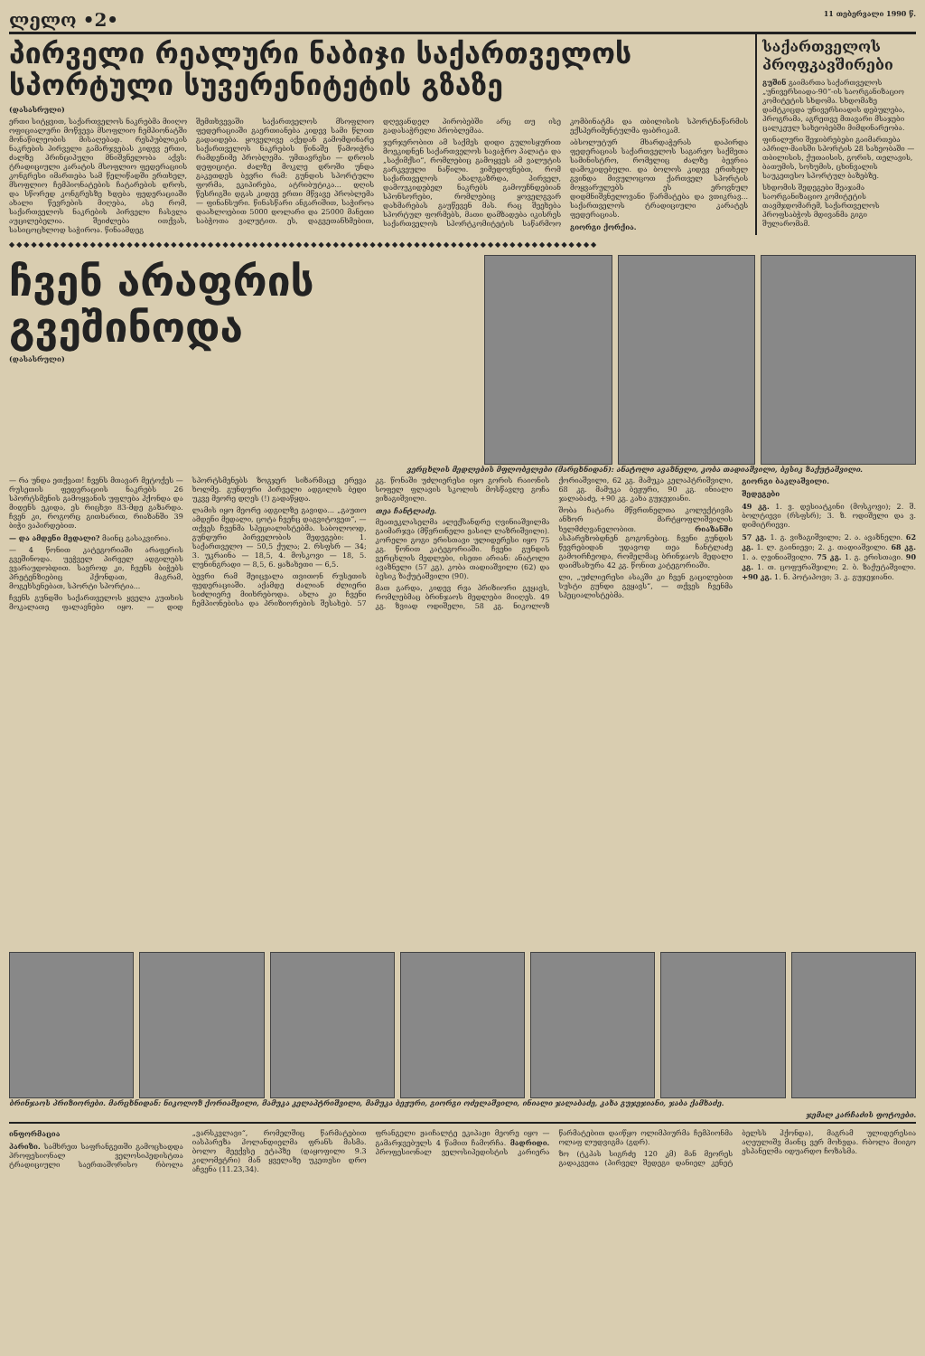ლელო •2• 11 თებერვალი 1990 წ.
პირველი რეალური ნაბიჯი საქართველოს სპორტული სუვერენიტეტის გზაზე
(დასასრული)
ერთი სიტყვით, საქართველოს ნაკრებმა მიიღო ოფიციალური მოწვევა მსოფლიო ჩემპიონატში მონაწილეობის მისაღებად. რესპუბლიკის ნაკრების პირველი გამარჯვებას კიდევ ერთი, ძალზე პრინციპული მნიშვნელობა აქვს: ტრადიციული კარატის მსოფლიო ფედერაციის კონგრესი იმართება სამ წელიწადში ერთხელ, მსოფლიო ჩემპიონატების ჩატარების დროს, და სწორედ კონგრესზე ხდება ფედერაციაში ახალი წევრების მიღება, ასე რომ, საქართველოს ნაკრების პირველი ჩასვლა აუცილებელია. შეიძლება ითქვას, სასიცოცხლოდ საჭიროა. წინაამდეგ
შემთხვევაში საქართველოს მსოფლიო ფედერაციაში გაერთიანება კიდევ სამი წლით გადაიდება. ყოველივე აქედან გამომდინარე საქართველოს ნაკრების წინაშე წამოიჭრა რამდენიმე პრობლემა. უმთავრესი — დროის დეფიციტი. ძალზე მოკლე დროში უნდა გაკეთდეს ბევრი რამ: გუნდის სპორტული ფორმა, ეკიპირება, ატრიბუტიკა... დღის წესრიგში დგას კიდევ ერთი მწვავე პრობლემა — ფინანსური. წინასწარი ანგარიშით, საჭიროა დაახლოებით 5000 დოლარი და 25000 მანეთი საბჭოთა ვალუტით. ეს, დაგვეთანხმებით, დღევანდელ პირობებში არც თუ ისე გადასაჭრელი პრობლემაა.
ჯერჯერობით ამ საქმეს დიდი გულისყურით მოეკიდნენ საქართველოს სავაჭრო პალატა და „საქიმქსი“, რომლებიც გამოყვეს ამ ვალუტის გარკვეული ნაწილი. ვიმედოვნებთ, რომ საქართველოს ახალგაზრდა, პირველ, დამოუკიდებელ ნაკრებს გამოუჩნდებიან სპონსორები, რომლებიც ყოველგვარ დახმარებას გაუწევენ მას. რაც შეეხება სპორტულ ფორმებს, მათი დამზადება იკისრეს საქართველოს სპორტკომიტეტის საწარმოო კომბინატმა და თბილისის სპორტნაწარმის ექსპერიმენტულმა ფაბრიკამ.
აბსოლუტურ მხარდაჭერას დაპირდა ფედერაციას საქართველოს საგარეო საქმეთა სამინისტრო, რომელიც ძალზე ბევრია დამოკიდებული. და ბოლოს კიდევ ერთხელ გვინდა მივულოცოთ ქართველ სპორტის მოყვარულებს ეს ეროვნულ დიდმნიშვნელოვანი წარმატება და ვთიკრავ... საქართველოს ტრადიციული კარატეს ფედერაციას.
გიორგი ქორქია.
საქართველოს პროფკავშირები
გუშინ გაიმართა საქართველოს „უნივერსიადა-90“-ის საორგანიზაციო კომიტეტის სხდომა. სხდომაზე დამტკიცდა უნივერსიადის დებულება, პროგრამა, აგრეთვე მთავარი მსაჯები ცალკეულ სახეობებში მიმდინარეობა.
ფინალური შეჯიბრებები გაიმართება აპრილ-მაისში სპორტის 28 სახეობაში — თბილისის, ქუთაისის, გორის, თელავის, ბათუმის, სოხუმის, ცხინვალის საუკეთესო სპორტულ ბაზებზე.
სხდომის შედეგები შეაჯამა საორგანიზაციო კომიტეტის თავმჯდომარემ, საქართველოს პროფსაბჭოს მდივანმა გიგი შულარომამ.
◆◆◆◆◆◆◆◆◆◆◆◆◆◆◆◆◆◆◆◆◆◆◆◆◆◆◆◆◆◆◆◆◆◆◆◆◆◆◆◆◆◆◆◆◆◆◆◆◆◆◆◆◆◆◆◆◆◆◆◆◆◆◆◆◆◆◆◆◆◆◆◆◆◆◆◆◆◆◆◆
ჩვენ არაფრის გვეშინოდა
(დასასრული)
ვერცხლის მედლების მფლობელები (მარცხნიდან): ანატოლი ავაზნელი, კობა თადიაშვილი, ბესიკ ზაქუტაშვილი.
— რა უნდა ეთქვათ! ჩვენს მთავარ მეტოქეს — რუსეთის ფედერაციის ნაკრებს 26 სპორტსმენის გამოყვანის უფლება ჰქონდა და მიდენს ეკიდა, ეს რიცხვი 83-მდე გაზარდა. ჩვენ კი, როგორც გითხარით, რიაზანში 39 ბიჭი ვაპირდებით.
— და ამდენი მედალი? მაინც გასაკვირია.
— 4 წონით კატეგორიაში არაფერის გვეშინოდა. უეჭველ პირველ ადგილებს ვვარაუდობდით. სავროდ კი, ჩვენს ბიჭებს პრეტენზიებიც ჰქონდათ, მაგრამ, მოგეხსენებათ, სპორტი სპორტია...
ჩვენს გუნდში საქართველოს ყველა კუთხის მოკალათე ფალავნები იყო. — დიდ სპორტსმენებს ზოგჯერ სიზარმაცე ერევა ხოლმე. გუნდური პირველი ადგილის ბედი უკვე მეორე დღეს (!) გადაწყდა.
ლამის იყო მეორე ადგილზე გავიდა... „გაუთო ამდენი მედალი, ცოტა ჩვენც დაგვიტოვეთ“, — თქვეს ჩვენმა სპეციალისტებმა. საბოლოოდ, გუნდური პირველობის შედეგები: 1. საქართველო — 50,5 ქულა; 2. რსფსრ — 34; 3. უკრაინა — 18,5, 4. მოსკოვი — 18, 5. ლენინგრადი — 8,5, 6. ყაზახეთი — 6,5.
ბევრი რამ შეიცვალა თვითონ რუსეთის ფედერაციაში. აქამდე ძალიან ძლიერი სიძლიერე მიიხრებოდა. ახლა კი ჩვენი ჩემპიონებისა და პრიზიორების შესახებ. 57 კგ. წონაში უძლიერესი იყო გორის რაიონის სოფელ ფლავის სკოლის მოსწავლე გოჩა ვიზაგიშვილი.
თეა ჩანტლაძე.
მეათეკლასელმა ალექსანდრე ღვინიაშვილმა გაიმარჯვა (მწვრთნელი ვასილ ლაზრიშვილი). კორელი გოგი ერისთავი ულიდერესი იყო 75 კგ. წონით კატეგორიაში. ჩვენი გუნდის ვერცხლის მედლები, ისეთი არიან: ანატოლი ავაზნელი (57 კგ), კობა თადიაშვილი (62) და ბესიკ ზაქუტაშვილი (90).
მათ გარდა, კიდევ რვა პრიზიორი გვყავს, რომლებმაც ბრინჯაოს მედლები მიიღეს. 49 კგ. ზვიად ოდიშელი, 58 კგ. ნიკოლოზ ქორიაშვილი, 62 კგ. მამუკა კელაპტრიშვილი, 68 კგ. მამუკა ბეჟური, 90 კგ. ინიალი ჯალაბაძე, +90 კგ. კახა გუჯეჯიანი.
შობა ჩატარა მწვრთნელთა კოლექტივმა ანზორ მარტყოფლიშვილის ხელმძღვანელობით. რიაზანში ასპარეზობდნენ გოგონებიც. ჩვენი გუნდის წევრებიდან უდავოდ თეა ჩანტლაძე გამოირჩეოდა, რომელმაც ბრინჯაოს მედალი დაიმსახურა 42 კგ. წონით კატეგორიაში.
ლი, „უძლიერესი ასაკში კი ჩვენ გაცილებით სუსტი გუნდი გვყავს“, — თქვეს ჩვენმა სპეციალისტებმა.
გიორგი ბაკლაშვილი.
შედეგები
49 კგ. 1. ვ. დესიატკინი (მოსკოვი); 2. შ. ბოლტიევი (რსფსრ); 3. ზ. ოდიშელი და ვ. დიმიტრიევი.
57 კგ. 1. გ. ვიზაგიშვილი; 2. ა. ავაზნელი. 62 კგ. 1. ლ. გაინიევი; 2. კ. თადიაშვილი. 68 კგ. 1. ა. ღვინიაშვილი. 75 კგ. 1. გ. ერისთავი. 90 კგ. 1. თ. ცოფურაშვილი; 2. ბ. ზაქუტაშვილი. +90 კგ. 1. ნ. პოტაპოვი; 3. კ. გუჯეჯიანი.
ბრინჯაოს პრიზიორები. მარცხნიდან: ნიკოლოზ ქორიაშვილი, მამუკა კელაპტრიშვილი, მამუკა ბეჟური, გიორგი ოძელაშვილი, ინიალი ჯალაბაძე, კახა გუჯეჯიანი, ჯაბა ქამხაძე.
ჯემალ კარჩაძის ფოტოები.
ინფორმაცია
პარიზი. სამხრეთ საფრანგეთში გამოცხადდა პროფესიონალ ველოსიპედისტთა ტრადიციული საერთაშორისო რბოლა „ვარსკვლავი“, რომელშიც წარმატებით იასპარეზა ჰოლანდიელმა ფრანს მასმა. ბოლო მეექვსე ეტაპზე (დაყოფილი 9.3 კილომეტრი) მან ყველაზე უკეთესი დრო აჩვენა (11.23,34).
ფრანგელი ჟაიჩალტე ეკიპაჟი მეორე იყო — გამარჯვებულს 4 წამით ჩამორჩა. მადრიდი. პროფესიონალ ველოსიპედისტის კარიერა წარმატებით დაიწყო ოლიმპიურმა ჩემპიონმა ოლაფ ლუდვიგმა (გდრ).
ზო (ტკპას სიგრძე 120 კმ) მან მეორეს გადაკვეთა (პირველ შედეგი დანიელ კენეტ ბელსს ჰქონდა), მაგრამ ულიდერესია აღეულიშვ მაინც ვერ მოხვდა. რბოლა მიიგო ესპანელმა იდუარდო ჩოზასმა.